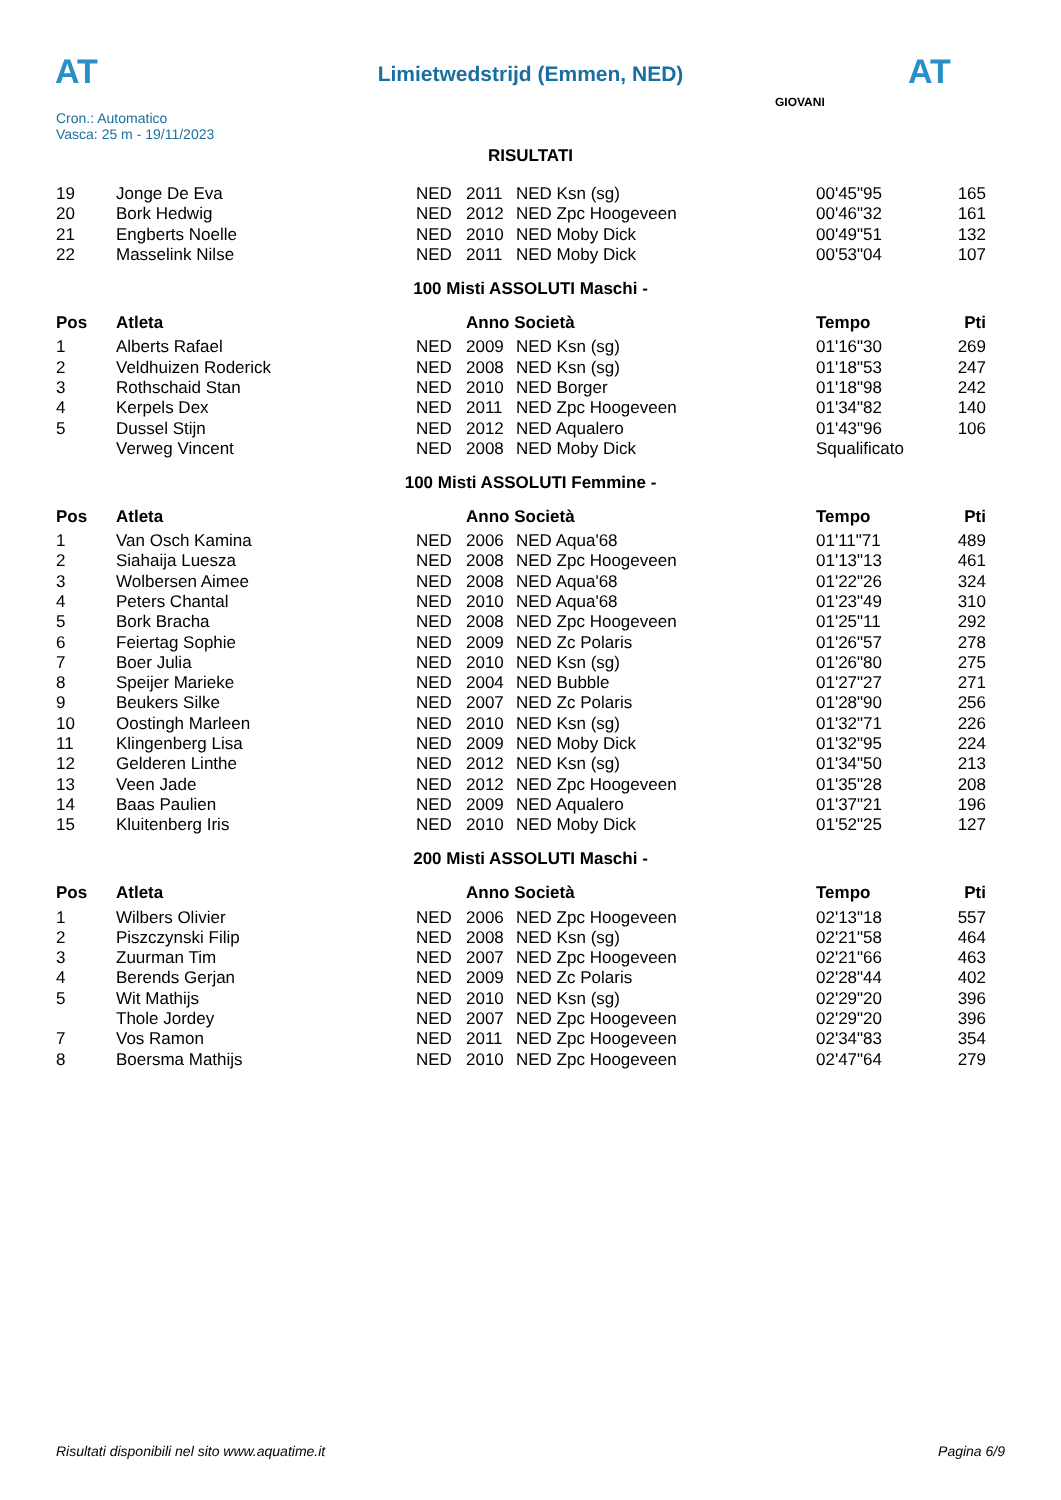AT AT
Limietwedstrijd (Emmen, NED)
Cron.: Automatico
Vasca: 25 m - 19/11/2023
GIOVANI
RISULTATI
| 19 | Jonge De Eva | NED | 2011 | NED Ksn (sg) | 00'45"95 | 165 |
| 20 | Bork Hedwig | NED | 2012 | NED Zpc Hoogeveen | 00'46"32 | 161 |
| 21 | Engberts Noelle | NED | 2010 | NED Moby Dick | 00'49"51 | 132 |
| 22 | Masselink Nilse | NED | 2011 | NED Moby Dick | 00'53"04 | 107 |
100 Misti ASSOLUTI Maschi -
| Pos | Atleta | | Anno Società | | Tempo | Pti |
| --- | --- | --- | --- | --- | --- | --- |
| 1 | Alberts Rafael | NED | 2009 | NED Ksn (sg) | 01'16"30 | 269 |
| 2 | Veldhuizen Roderick | NED | 2008 | NED Ksn (sg) | 01'18"53 | 247 |
| 3 | Rothschaid Stan | NED | 2010 | NED Borger | 01'18"98 | 242 |
| 4 | Kerpels Dex | NED | 2011 | NED Zpc Hoogeveen | 01'34"82 | 140 |
| 5 | Dussel Stijn | NED | 2012 | NED Aqualero | 01'43"96 | 106 |
| | Verweg Vincent | NED | 2008 | NED Moby Dick | Squalificato | |
100 Misti ASSOLUTI Femmine -
| Pos | Atleta | | Anno Società | | Tempo | Pti |
| --- | --- | --- | --- | --- | --- | --- |
| 1 | Van Osch Kamina | NED | 2006 | NED Aqua'68 | 01'11"71 | 489 |
| 2 | Siahaija Luesza | NED | 2008 | NED Zpc Hoogeveen | 01'13"13 | 461 |
| 3 | Wolbersen Aimee | NED | 2008 | NED Aqua'68 | 01'22"26 | 324 |
| 4 | Peters Chantal | NED | 2010 | NED Aqua'68 | 01'23"49 | 310 |
| 5 | Bork Bracha | NED | 2008 | NED Zpc Hoogeveen | 01'25"11 | 292 |
| 6 | Feiertag Sophie | NED | 2009 | NED Zc Polaris | 01'26"57 | 278 |
| 7 | Boer Julia | NED | 2010 | NED Ksn (sg) | 01'26"80 | 275 |
| 8 | Speijer Marieke | NED | 2004 | NED Bubble | 01'27"27 | 271 |
| 9 | Beukers Silke | NED | 2007 | NED Zc Polaris | 01'28"90 | 256 |
| 10 | Oostingh Marleen | NED | 2010 | NED Ksn (sg) | 01'32"71 | 226 |
| 11 | Klingenberg Lisa | NED | 2009 | NED Moby Dick | 01'32"95 | 224 |
| 12 | Gelderen Linthe | NED | 2012 | NED Ksn (sg) | 01'34"50 | 213 |
| 13 | Veen Jade | NED | 2012 | NED Zpc Hoogeveen | 01'35"28 | 208 |
| 14 | Baas Paulien | NED | 2009 | NED Aqualero | 01'37"21 | 196 |
| 15 | Kluitenberg Iris | NED | 2010 | NED Moby Dick | 01'52"25 | 127 |
200 Misti ASSOLUTI Maschi -
| Pos | Atleta | | Anno Società | | Tempo | Pti |
| --- | --- | --- | --- | --- | --- | --- |
| 1 | Wilbers Olivier | NED | 2006 | NED Zpc Hoogeveen | 02'13"18 | 557 |
| 2 | Piszczynski Filip | NED | 2008 | NED Ksn (sg) | 02'21"58 | 464 |
| 3 | Zuurman Tim | NED | 2007 | NED Zpc Hoogeveen | 02'21"66 | 463 |
| 4 | Berends Gerjan | NED | 2009 | NED Zc Polaris | 02'28"44 | 402 |
| 5 | Wit Mathijs | NED | 2010 | NED Ksn (sg) | 02'29"20 | 396 |
| | Thole Jordey | NED | 2007 | NED Zpc Hoogeveen | 02'29"20 | 396 |
| 7 | Vos Ramon | NED | 2011 | NED Zpc Hoogeveen | 02'34"83 | 354 |
| 8 | Boersma Mathijs | NED | 2010 | NED Zpc Hoogeveen | 02'47"64 | 279 |
Risultati disponibili nel sito www.aquatime.it Pagina 6/9